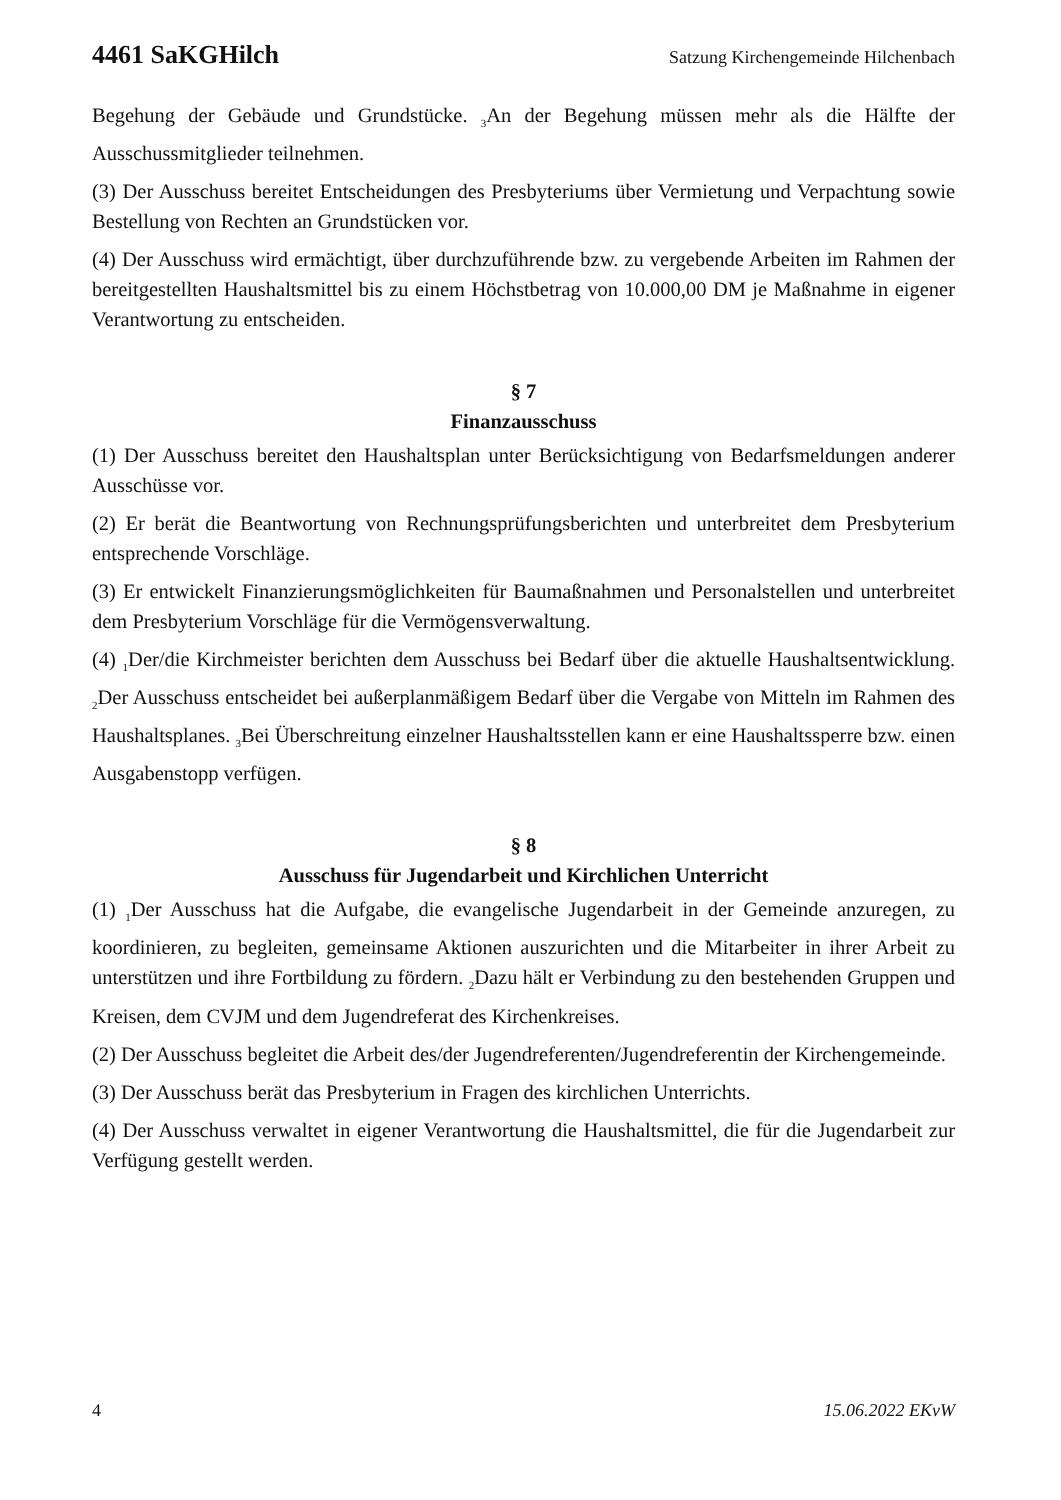4461 SaKGHilch Satzung Kirchengemeinde Hilchenbach
Begehung der Gebäude und Grundstücke. <sub>3</sub>An der Begehung müssen mehr als die Hälfte der Ausschussmitglieder teilnehmen.
(3) Der Ausschuss bereitet Entscheidungen des Presbyteriums über Vermietung und Verpachtung sowie Bestellung von Rechten an Grundstücken vor.
(4) Der Ausschuss wird ermächtigt, über durchzuführende bzw. zu vergebende Arbeiten im Rahmen der bereitgestellten Haushaltsmittel bis zu einem Höchstbetrag von 10.000,00 DM je Maßnahme in eigener Verantwortung zu entscheiden.
§ 7
Finanzausschuss
(1) Der Ausschuss bereitet den Haushaltsplan unter Berücksichtigung von Bedarfsmeldungen anderer Ausschüsse vor.
(2) Er berät die Beantwortung von Rechnungsprüfungsberichten und unterbreitet dem Presbyterium entsprechende Vorschläge.
(3) Er entwickelt Finanzierungsmöglichkeiten für Baumaßnahmen und Personalstellen und unterbreitet dem Presbyterium Vorschläge für die Vermögensverwaltung.
(4) <sub>1</sub>Der/die Kirchmeister berichten dem Ausschuss bei Bedarf über die aktuelle Haushaltsentwicklung. <sub>2</sub>Der Ausschuss entscheidet bei außerplanmäßigem Bedarf über die Vergabe von Mitteln im Rahmen des Haushaltsplanes. <sub>3</sub>Bei Überschreitung einzelner Haushaltsstellen kann er eine Haushaltssperre bzw. einen Ausgabenstopp verfügen.
§ 8
Ausschuss für Jugendarbeit und Kirchlichen Unterricht
(1) <sub>1</sub>Der Ausschuss hat die Aufgabe, die evangelische Jugendarbeit in der Gemeinde anzuregen, zu koordinieren, zu begleiten, gemeinsame Aktionen auszurichten und die Mitarbeiter in ihrer Arbeit zu unterstützen und ihre Fortbildung zu fördern. <sub>2</sub>Dazu hält er Verbindung zu den bestehenden Gruppen und Kreisen, dem CVJM und dem Jugendreferat des Kirchenkreises.
(2) Der Ausschuss begleitet die Arbeit des/der Jugendreferenten/Jugendreferentin der Kirchengemeinde.
(3) Der Ausschuss berät das Presbyterium in Fragen des kirchlichen Unterrichts.
(4) Der Ausschuss verwaltet in eigener Verantwortung die Haushaltsmittel, die für die Jugendarbeit zur Verfügung gestellt werden.
4 15.06.2022 EKvW